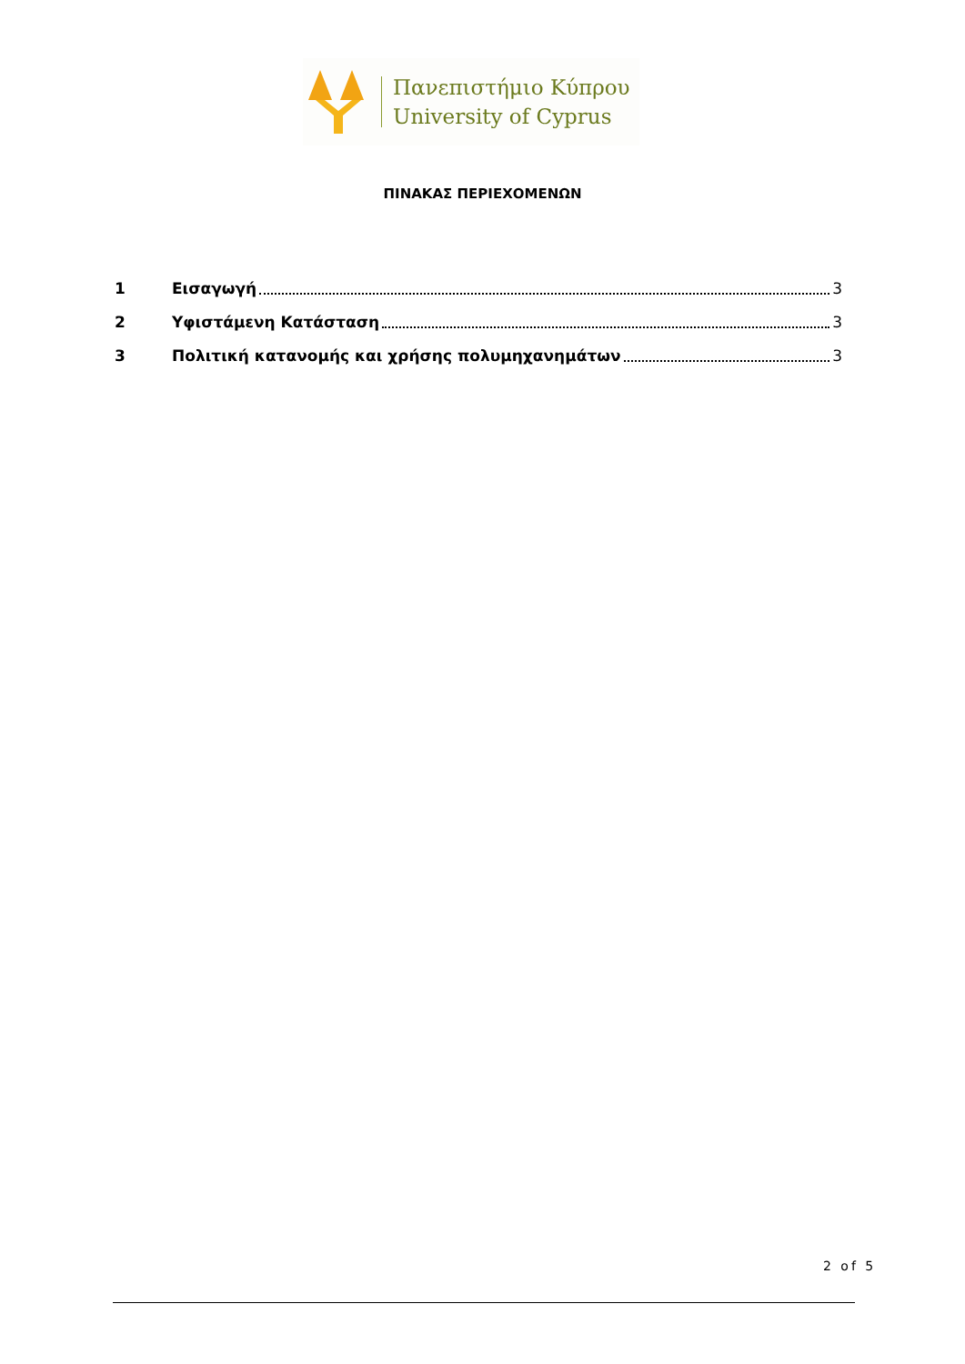Πανεπιστήμιο Κύπρου
University of Cyprus
ΠΙΝΑΚΑΣ ΠΕΡΙΕΧΟΜΕΝΩΝ
1 Εισαγωγή 3
2 Υφιστάμενη Κατάσταση 3
3 Πολιτική κατανομής και χρήσης πολυμηχανημάτων 3
2 of 5